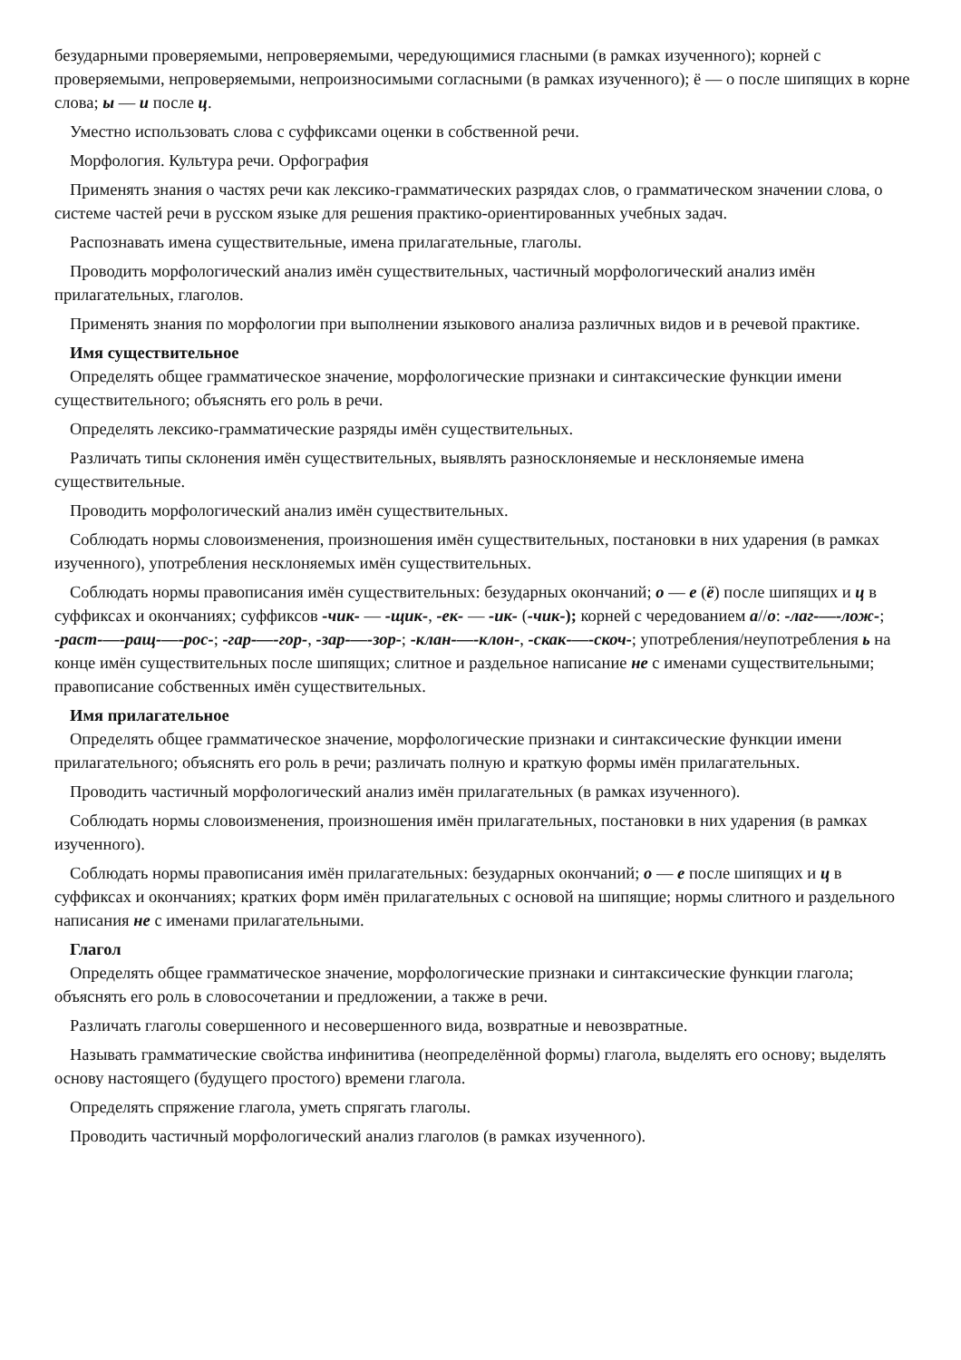безударными проверяемыми, непроверяемыми, чередующимися гласными (в рамках изученного); корней с проверяемыми, непроверяемыми, непроизносимыми согласными (в рамках изученного); ё — о после шипящих в корне слова; ы — и после ц.
Уместно использовать слова с суффиксами оценки в собственной речи.
Морфология. Культура речи. Орфография
Применять знания о частях речи как лексико-грамматических разрядах слов, о грамматическом значении слова, о системе частей речи в русском языке для решения практико-ориентированных учебных задач.
Распознавать имена существительные, имена прилагательные, глаголы.
Проводить морфологический анализ имён существительных, частичный морфологический анализ имён прилагательных, глаголов.
Применять знания по морфологии при выполнении языкового анализа различных видов и в речевой практике.
Имя существительное
Определять общее грамматическое значение, морфологические признаки и синтаксические функции имени существительного; объяснять его роль в речи.
Определять лексико-грамматические разряды имён существительных.
Различать типы склонения имён существительных, выявлять разносклоняемые и несклоняемые имена существительные.
Проводить морфологический анализ имён существительных.
Соблюдать нормы словоизменения, произношения имён существительных, постановки в них ударения (в рамках изученного), употребления несклоняемых имён существительных.
Соблюдать нормы правописания имён существительных: безударных окончаний; о — е (ё) после шипящих и ц в суффиксах и окончаниях; суффиксов -чик- — -щик-, -ек- — -ик- (-чик-); корней с чередованием а//о: -лаг-—-лож-; -раст-—-ращ-—-рос-; -гар-—-гор-, -зар-—-зор-; -клан-—-клон-, -скак-—-скоч-; употребления/неупотребления ь на конце имён существительных после шипящих; слитное и раздельное написание не с именами существительными; правописание собственных имён существительных.
Имя прилагательное
Определять общее грамматическое значение, морфологические признаки и синтаксические функции имени прилагательного; объяснять его роль в речи; различать полную и краткую формы имён прилагательных.
Проводить частичный морфологический анализ имён прилагательных (в рамках изученного).
Соблюдать нормы словоизменения, произношения имён прилагательных, постановки в них ударения (в рамках изученного).
Соблюдать нормы правописания имён прилагательных: безударных окончаний; о — е после шипящих и ц в суффиксах и окончаниях; кратких форм имён прилагательных с основой на шипящие; нормы слитного и раздельного написания не с именами прилагательными.
Глагол
Определять общее грамматическое значение, морфологические признаки и синтаксические функции глагола; объяснять его роль в словосочетании и предложении, а также в речи.
Различать глаголы совершенного и несовершенного вида, возвратные и невозвратные.
Называть грамматические свойства инфинитива (неопределённой формы) глагола, выделять его основу; выделять основу настоящего (будущего простого) времени глагола.
Определять спряжение глагола, уметь спрягать глаголы.
Проводить частичный морфологический анализ глаголов (в рамках изученного).